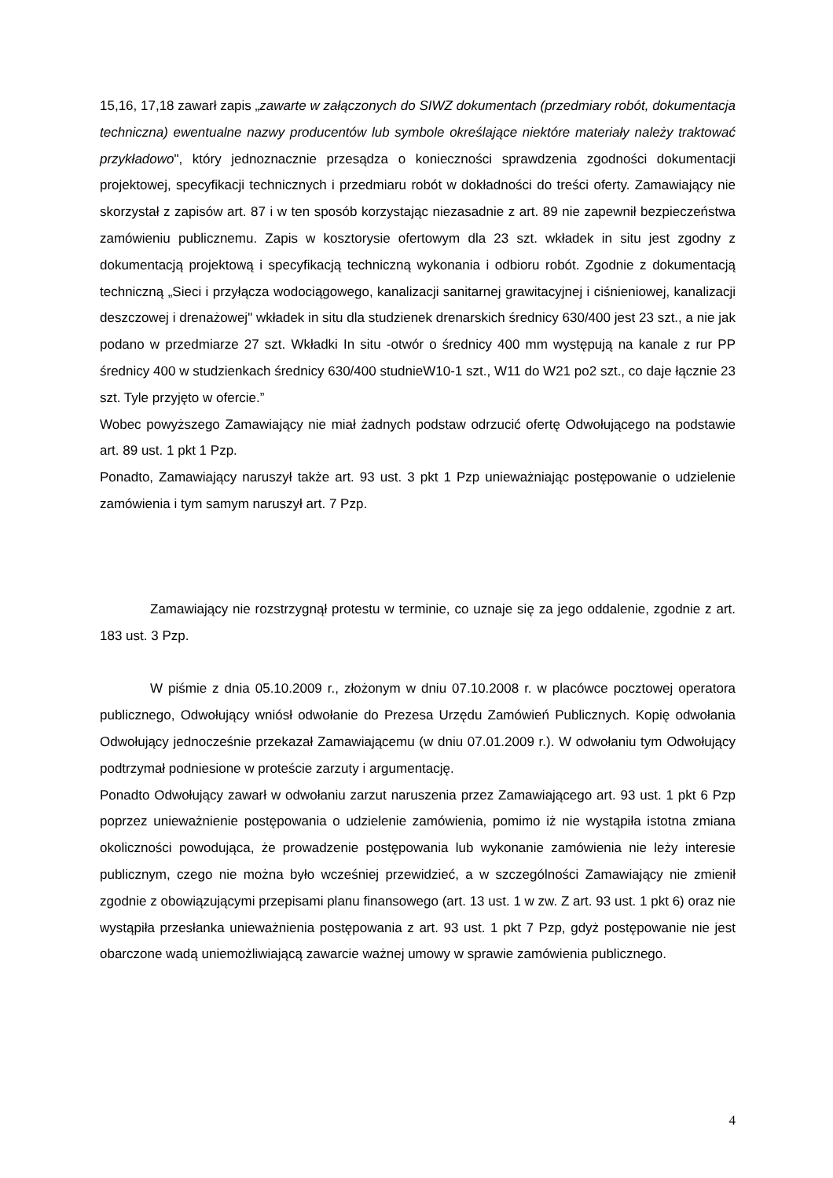15,16, 17,18 zawarł zapis „zawarte w załączonych do SIWZ dokumentach (przedmiary robót, dokumentacja techniczna) ewentualne nazwy producentów lub symbole określające niektóre materiały należy traktować przykładowo", który jednoznacznie przesądza o konieczności sprawdzenia zgodności dokumentacji projektowej, specyfikacji technicznych i przedmiaru robót w dokładności do treści oferty. Zamawiający nie skorzystał z zapisów art. 87 i w ten sposób korzystając niezasadnie z art. 89 nie zapewnił bezpieczeństwa zamówieniu publicznemu. Zapis w kosztorysie ofertowym dla 23 szt. wkładek in situ jest zgodny z dokumentacją projektową i specyfikacją techniczną wykonania i odbioru robót. Zgodnie z dokumentacją techniczną „Sieci i przyłącza wodociągowego, kanalizacji sanitarnej grawitacyjnej i ciśnieniowej, kanalizacji deszczowej i drenażowej" wkładek in situ dla studzienek drenarskich średnicy 630/400 jest 23 szt., a nie jak podano w przedmiarze 27 szt. Wkładki In situ -otwór o średnicy 400 mm występują na kanale z rur PP średnicy 400 w studzienkach średnicy 630/400 studnieW10-1 szt., W11 do W21 po2 szt., co daje łącznie 23 szt. Tyle przyjęto w ofercie.”
Wobec powyższego Zamawiający nie miał żadnych podstaw odrzucić ofertę Odwołującego na podstawie art. 89 ust. 1 pkt 1 Pzp.
Ponadto, Zamawiający naruszył także art. 93 ust. 3 pkt 1 Pzp unieważniając postępowanie o udzielenie zamówienia i tym samym naruszył art. 7 Pzp.
Zamawiający nie rozstrzygnął protestu w terminie, co uznaje się za jego oddalenie, zgodnie z art. 183 ust. 3 Pzp.
W piśmie z dnia 05.10.2009 r., złożonym w dniu 07.10.2008 r. w placówce pocztowej operatora publicznego, Odwołujący wniósł odwołanie do Prezesa Urzędu Zamówień Publicznych. Kopię odwołania Odwołujący jednocześnie przekazał Zamawiającemu (w dniu 07.01.2009 r.). W odwołaniu tym Odwołujący podtrzymał podniesione w proteście zarzuty i argumentację.
Ponadto Odwołujący zawarł w odwołaniu zarzut naruszenia przez Zamawiającego art. 93 ust. 1 pkt 6 Pzp poprzez unieważnienie postępowania o udzielenie zamówienia, pomimo iż nie wystąpiła istotna zmiana okoliczności powodująca, że prowadzenie postępowania lub wykonanie zamówienia nie leży interesie publicznym, czego nie można było wcześniej przewidzieć, a w szczególności Zamawiający nie zmienił zgodnie z obowiązującymi przepisami planu finansowego (art. 13 ust. 1 w zw. Z art. 93 ust. 1 pkt 6) oraz nie wystąpiła przesłanka unieważnienia postępowania z art. 93 ust. 1 pkt 7 Pzp, gdyż postępowanie nie jest obarczone wadą uniemożliwiającą zawarcie ważnej umowy w sprawie zamówienia publicznego.
4